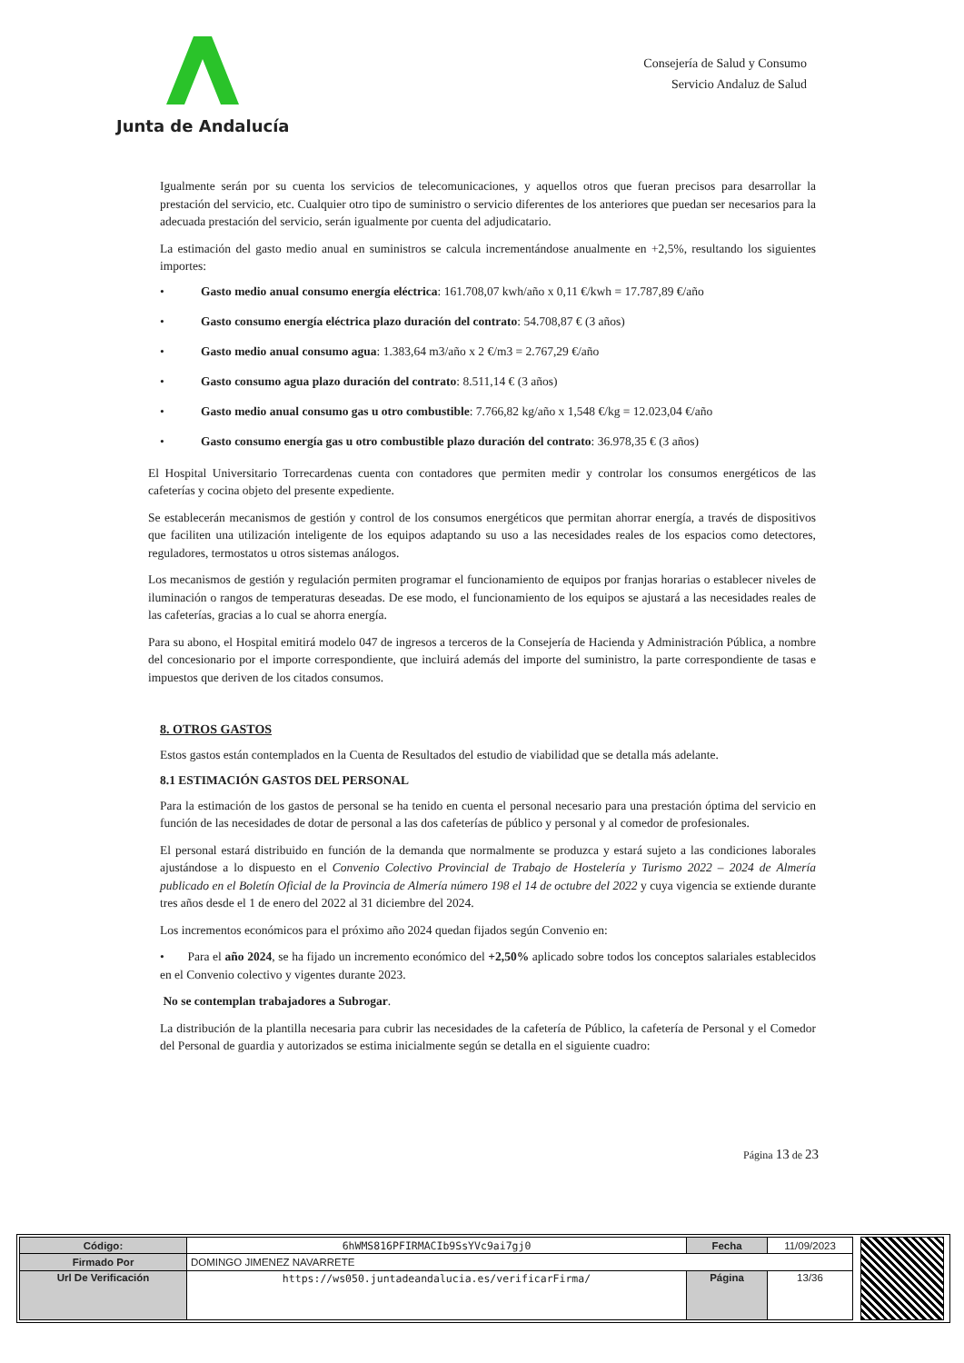Junta de Andalucía
Consejería de Salud y Consumo
Servicio Andaluz de Salud
Igualmente serán por su cuenta los servicios de telecomunicaciones, y aquellos otros que fueran precisos para desarrollar la prestación del servicio, etc. Cualquier otro tipo de suministro o servicio diferentes de los anteriores que puedan ser necesarios para la adecuada prestación del servicio, serán igualmente por cuenta del adjudicatario.
La estimación del gasto medio anual en suministros se calcula incrementándose anualmente en +2,5%, resultando los siguientes importes:
• Gasto medio anual consumo energía eléctrica: 161.708,07 kwh/año x 0,11 €/kwh = 17.787,89 €/año
• Gasto consumo energía eléctrica plazo duración del contrato: 54.708,87 € (3 años)
• Gasto medio anual consumo agua: 1.383,64 m3/año x 2 €/m3 = 2.767,29 €/año
• Gasto consumo agua plazo duración del contrato: 8.511,14 € (3 años)
• Gasto medio anual consumo gas u otro combustible: 7.766,82 kg/año x 1,548 €/kg = 12.023,04 €/año
• Gasto consumo energía gas u otro combustible plazo duración del contrato: 36.978,35 € (3 años)
El Hospital Universitario Torrecardenas cuenta con contadores que permiten medir y controlar los consumos energéticos de las cafeterías y cocina objeto del presente expediente.
Se establecerán mecanismos de gestión y control de los consumos energéticos que permitan ahorrar energía, a través de dispositivos que faciliten una utilización inteligente de los equipos adaptando su uso a las necesidades reales de los espacios como detectores, reguladores, termostatos u otros sistemas análogos.
Los mecanismos de gestión y regulación permiten programar el funcionamiento de equipos por franjas horarias o establecer niveles de iluminación o rangos de temperaturas deseadas. De ese modo, el funcionamiento de los equipos se ajustará a las necesidades reales de las cafeterías, gracias a lo cual se ahorra energía.
Para su abono, el Hospital emitirá modelo 047 de ingresos a terceros de la Consejería de Hacienda y Administración Pública, a nombre del concesionario por el importe correspondiente, que incluirá además del importe del suministro, la parte correspondiente de tasas e impuestos que deriven de los citados consumos.
8. OTROS GASTOS
Estos gastos están contemplados en la Cuenta de Resultados del estudio de viabilidad que se detalla más adelante.
8.1 ESTIMACIÓN GASTOS DEL PERSONAL
Para la estimación de los gastos de personal se ha tenido en cuenta el personal necesario para una prestación óptima del servicio en función de las necesidades de dotar de personal a las dos cafeterías de público y personal y al comedor de profesionales.
El personal estará distribuido en función de la demanda que normalmente se produzca y estará sujeto a las condiciones laborales ajustándose a lo dispuesto en el Convenio Colectivo Provincial de Trabajo de Hostelería y Turismo 2022 – 2024 de Almería publicado en el Boletín Oficial de la Provincia de Almería número 198 el 14 de octubre del 2022 y cuya vigencia se extiende durante tres años desde el 1 de enero del 2022 al 31 diciembre del 2024.
Los incrementos económicos para el próximo año 2024 quedan fijados según Convenio en:
• Para el año 2024, se ha fijado un incremento económico del +2,50% aplicado sobre todos los conceptos salariales establecidos en el Convenio colectivo y vigentes durante 2023.
No se contemplan trabajadores a Subrogar.
La distribución de la plantilla necesaria para cubrir las necesidades de la cafetería de Público, la cafetería de Personal y el Comedor del Personal de guardia y autorizados se estima inicialmente según se detalla en el siguiente cuadro:
Página 13 de 23
| Código: | 6hWMS816PFIRMACIb9SsYVc9ai7gj0 | Fecha | 11/09/2023 |
| Firmado Por | DOMINGO JIMENEZ NAVARRETE | | |
| Url De Verificación | https://ws050.juntadeandalucia.es/verificarFirma/ | Página | 13/36 |